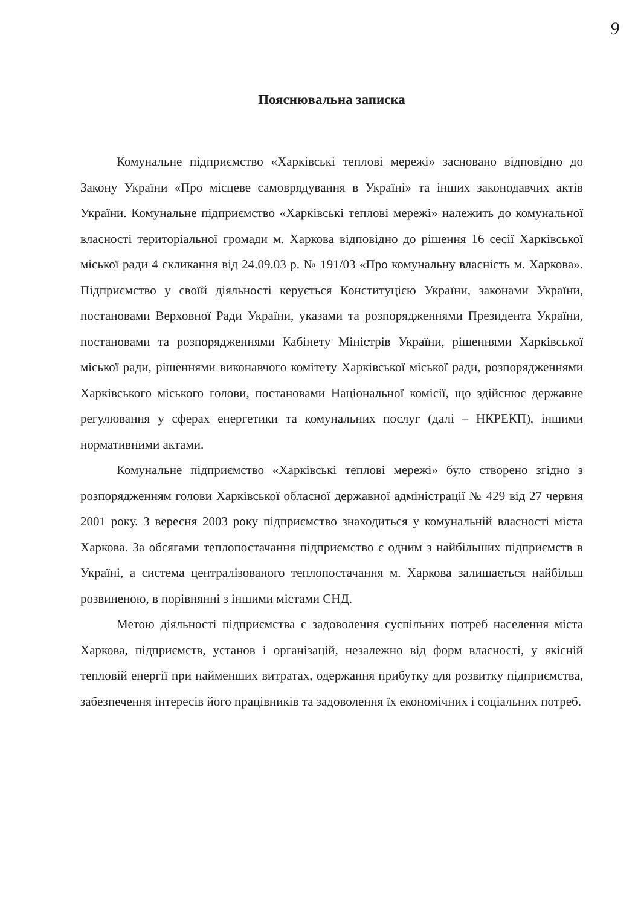9
Пояснювальна записка
Комунальне підприємство «Харківські теплові мережі» засновано відповідно до Закону України «Про місцеве самоврядування в Україні» та інших законодавчих актів України. Комунальне підприємство «Харківські теплові мережі» належить до комунальної власності територіальної громади м. Харкова відповідно до рішення 16 сесії Харківської міської ради 4 скликання від 24.09.03 р. № 191/03 «Про комунальну власність м. Харкова». Підприємство у своїй діяльності керується Конституцією України, законами України, постановами Верховної Ради України, указами та розпорядженнями Президента України, постановами та розпорядженнями Кабінету Міністрів України, рішеннями Харківської міської ради, рішеннями виконавчого комітету Харківської міської ради, розпорядженнями Харківського міського голови, постановами Національної комісії, що здійснює державне регулювання у сферах енергетики та комунальних послуг (далі – НКРЕКП), іншими нормативними актами.
Комунальне підприємство «Харківські теплові мережі» було створено згідно з розпорядженням голови Харківської обласної державної адміністрації № 429 від 27 червня 2001 року. З вересня 2003 року підприємство знаходиться у комунальній власності міста Харкова. За обсягами теплопостачання підприємство є одним з найбільших підприємств в Україні, а система централізованого теплопостачання м. Харкова залишається найбільш розвиненою, в порівнянні з іншими містами СНД.
Метою діяльності підприємства є задоволення суспільних потреб населення міста Харкова, підприємств, установ і організацій, незалежно від форм власності, у якісній тепловій енергії при найменших витратах, одержання прибутку для розвитку підприємства, забезпечення інтересів його працівників та задоволення їх економічних і соціальних потреб.